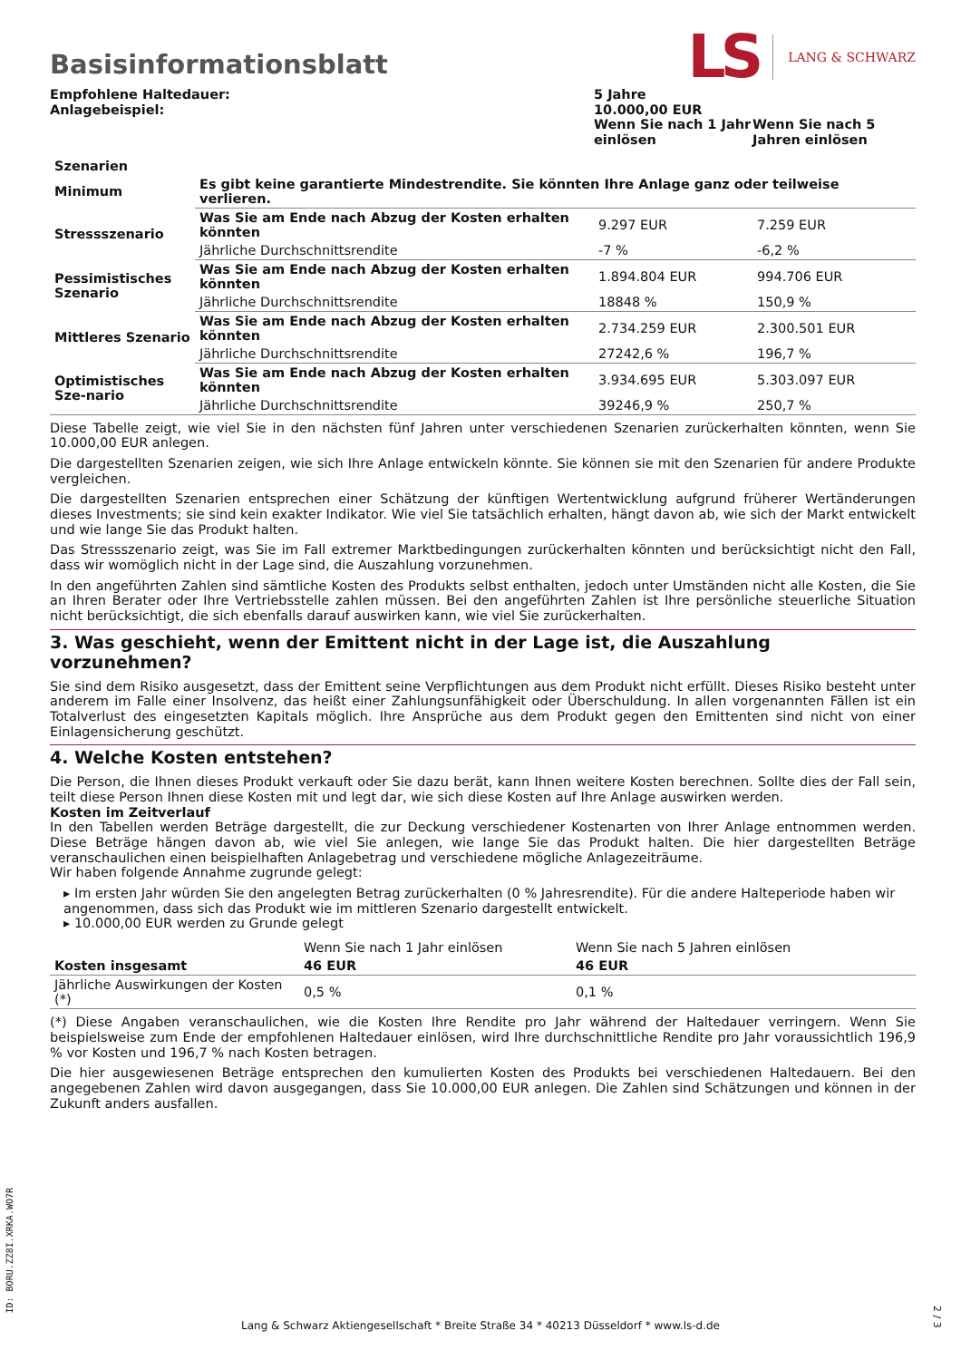Basisinformationsblatt
LS LANG & SCHWARZ
| Empfohlene Haltedauer: | 5 Jahre | |
| Anlagebeispiel: | 10.000,00 EUR | |
| | Wenn Sie nach 1 Jahr einlösen | Wenn Sie nach 5 Jahren einlösen |
| Szenarien | | | |
| --- | --- | --- | --- |
| Minimum | Es gibt keine garantierte Mindestrendite. Sie könnten Ihre Anlage ganz oder teilweise verlieren. | | |
| Stressszenario | Was Sie am Ende nach Abzug der Kosten erhalten könnten | 9.297 EUR | 7.259 EUR |
| | Jährliche Durchschnittsrendite | -7 % | -6,2 % |
| Pessimistisches Szenario | Was Sie am Ende nach Abzug der Kosten erhalten könnten | 1.894.804 EUR | 994.706 EUR |
| | Jährliche Durchschnittsrendite | 18848 % | 150,9 % |
| Mittleres Szenario | Was Sie am Ende nach Abzug der Kosten erhalten könnten | 2.734.259 EUR | 2.300.501 EUR |
| | Jährliche Durchschnittsrendite | 27242,6 % | 196,7 % |
| Optimistisches Sze-nario | Was Sie am Ende nach Abzug der Kosten erhalten könnten | 3.934.695 EUR | 5.303.097 EUR |
| | Jährliche Durchschnittsrendite | 39246,9 % | 250,7 % |
Diese Tabelle zeigt, wie viel Sie in den nächsten fünf Jahren unter verschiedenen Szenarien zurückerhalten könnten, wenn Sie 10.000,00 EUR anlegen.
Die dargestellten Szenarien zeigen, wie sich Ihre Anlage entwickeln könnte. Sie können sie mit den Szenarien für andere Produkte vergleichen.
Die dargestellten Szenarien entsprechen einer Schätzung der künftigen Wertentwicklung aufgrund früherer Wertänderungen dieses Investments; sie sind kein exakter Indikator. Wie viel Sie tatsächlich erhalten, hängt davon ab, wie sich der Markt entwickelt und wie lange Sie das Produkt halten.
Das Stressszenario zeigt, was Sie im Fall extremer Marktbedingungen zurückerhalten könnten und berücksichtigt nicht den Fall, dass wir womöglich nicht in der Lage sind, die Auszahlung vorzunehmen.
In den angeführten Zahlen sind sämtliche Kosten des Produkts selbst enthalten, jedoch unter Umständen nicht alle Kosten, die Sie an Ihren Berater oder Ihre Vertriebsstelle zahlen müssen. Bei den angeführten Zahlen ist Ihre persönliche steuerliche Situation nicht berücksichtigt, die sich ebenfalls darauf auswirken kann, wie viel Sie zurückerhalten.
3. Was geschieht, wenn der Emittent nicht in der Lage ist, die Auszahlung vorzunehmen?
Sie sind dem Risiko ausgesetzt, dass der Emittent seine Verpflichtungen aus dem Produkt nicht erfüllt. Dieses Risiko besteht unter anderem im Falle einer Insolvenz, das heißt einer Zahlungsunfähigkeit oder Überschuldung. In allen vorgenannten Fällen ist ein Totalverlust des eingesetzten Kapitals möglich. Ihre Ansprüche aus dem Produkt gegen den Emittenten sind nicht von einer Einlagensicherung geschützt.
4. Welche Kosten entstehen?
Die Person, die Ihnen dieses Produkt verkauft oder Sie dazu berät, kann Ihnen weitere Kosten berechnen. Sollte dies der Fall sein, teilt diese Person Ihnen diese Kosten mit und legt dar, wie sich diese Kosten auf Ihre Anlage auswirken werden.
Kosten im Zeitverlauf
In den Tabellen werden Beträge dargestellt, die zur Deckung verschiedener Kostenarten von Ihrer Anlage entnommen werden. Diese Beträge hängen davon ab, wie viel Sie anlegen, wie lange Sie das Produkt halten. Die hier dargestellten Beträge veranschaulichen einen beispielhaften Anlagebetrag und verschiedene mögliche Anlagezeiträume.
Wir haben folgende Annahme zugrunde gelegt:
▸ Im ersten Jahr würden Sie den angelegten Betrag zurückerhalten (0 % Jahresrendite). Für die andere Halteperiode haben wir angenommen, dass sich das Produkt wie im mittleren Szenario dargestellt entwickelt.
▸ 10.000,00 EUR werden zu Grunde gelegt
| | Wenn Sie nach 1 Jahr einlösen | Wenn Sie nach 5 Jahren einlösen |
| Kosten insgesamt | 46 EUR | 46 EUR |
| Jährliche Auswirkungen der Kosten (*) | 0,5 % | 0,1 % |
(*) Diese Angaben veranschaulichen, wie die Kosten Ihre Rendite pro Jahr während der Haltedauer verringern. Wenn Sie beispielsweise zum Ende der empfohlenen Haltedauer einlösen, wird Ihre durchschnittliche Rendite pro Jahr voraussichtlich 196,9 % vor Kosten und 196,7 % nach Kosten betragen.
Die hier ausgewiesenen Beträge entsprechen den kumulierten Kosten des Produkts bei verschiedenen Haltedauern. Bei den angegebenen Zahlen wird davon ausgegangen, dass Sie 10.000,00 EUR anlegen. Die Zahlen sind Schätzungen und können in der Zukunft anders ausfallen.
ID: BORU.ZZ8I.XRKA.WO7R
Lang & Schwarz Aktiengesellschaft * Breite Straße 34 * 40213 Düsseldorf * www.ls-d.de
2 / 3